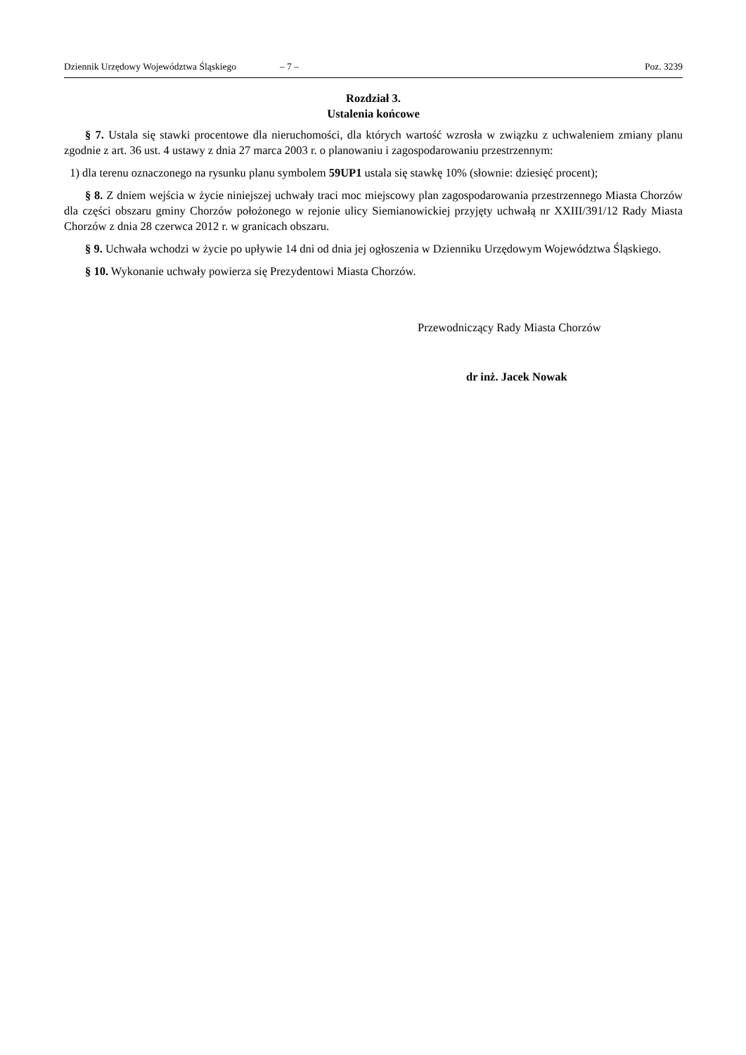Dziennik Urzędowy Województwa Śląskiego – 7 – Poz. 3239
Rozdział 3.
Ustalenia końcowe
§ 7. Ustala się stawki procentowe dla nieruchomości, dla których wartość wzrosła w związku z uchwaleniem zmiany planu zgodnie z art. 36 ust. 4 ustawy z dnia 27 marca 2003 r. o planowaniu i zagospodarowaniu przestrzennym:
1) dla terenu oznaczonego na rysunku planu symbolem 59UP1 ustala się stawkę 10% (słownie: dziesięć procent);
§ 8. Z dniem wejścia w życie niniejszej uchwały traci moc miejscowy plan zagospodarowania przestrzennego Miasta Chorzów dla części obszaru gminy Chorzów położonego w rejonie ulicy Siemianowickiej przyjęty uchwałą nr XXIII/391/12 Rady Miasta Chorzów z dnia 28 czerwca 2012 r. w granicach obszaru.
§ 9. Uchwała wchodzi w życie po upływie 14 dni od dnia jej ogłoszenia w Dzienniku Urzędowym Województwa Śląskiego.
§ 10. Wykonanie uchwały powierza się Prezydentowi Miasta Chorzów.
Przewodniczący Rady Miasta Chorzów
dr inż. Jacek Nowak